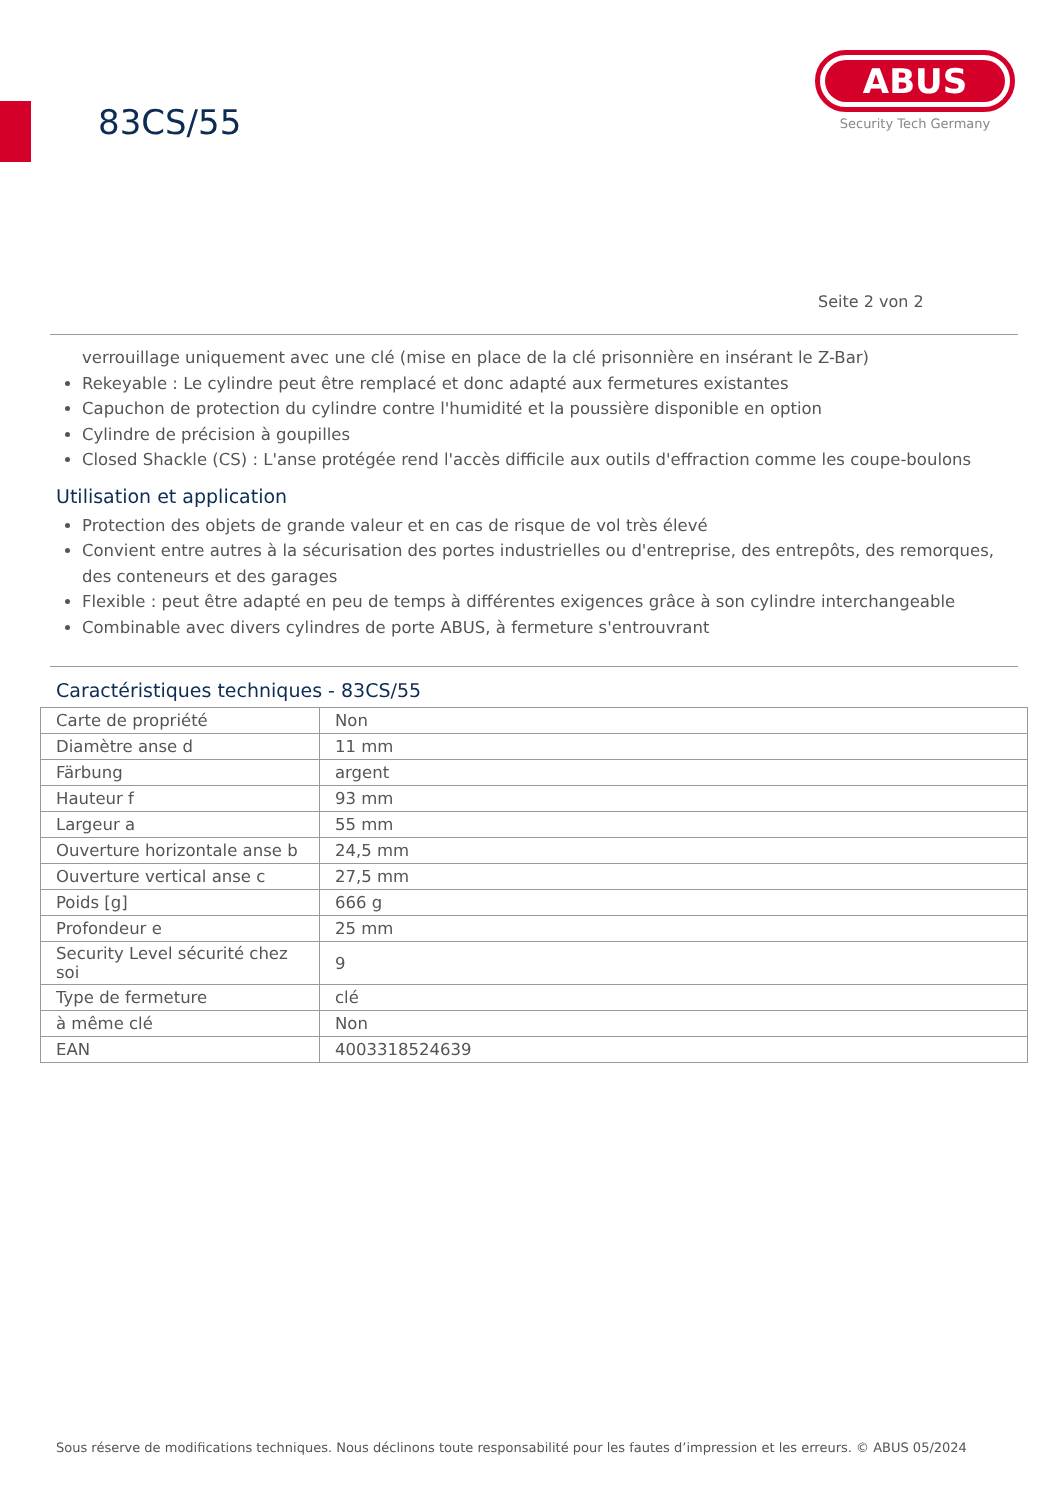83CS/55
ABUS
Security Tech Germany
Seite 2 von 2
verrouillage uniquement avec une clé (mise en place de la clé prisonnière en insérant le Z-Bar)
Rekeyable : Le cylindre peut être remplacé et donc adapté aux fermetures existantes
Capuchon de protection du cylindre contre l'humidité et la poussière disponible en option
Cylindre de précision à goupilles
Closed Shackle (CS) : L'anse protégée rend l'accès difficile aux outils d'effraction comme les coupe-boulons
Utilisation et application
Protection des objets de grande valeur et en cas de risque de vol très élevé
Convient entre autres à la sécurisation des portes industrielles ou d'entreprise, des entrepôts, des remorques, des conteneurs et des garages
Flexible : peut être adapté en peu de temps à différentes exigences grâce à son cylindre interchangeable
Combinable avec divers cylindres de porte ABUS, à fermeture s'entrouvrant
Caractéristiques techniques - 83CS/55
| Carte de propriété | Non |
| Diamètre anse d | 11 mm |
| Färbung | argent |
| Hauteur f | 93 mm |
| Largeur a | 55 mm |
| Ouverture horizontale anse b | 24,5 mm |
| Ouverture vertical anse c | 27,5 mm |
| Poids [g] | 666 g |
| Profondeur e | 25 mm |
| Security Level sécurité chez soi | 9 |
| Type de fermeture | clé |
| à même clé | Non |
| EAN | 4003318524639 |
Sous réserve de modifications techniques. Nous déclinons toute responsabilité pour les fautes d’impression et les erreurs. © ABUS 05/2024